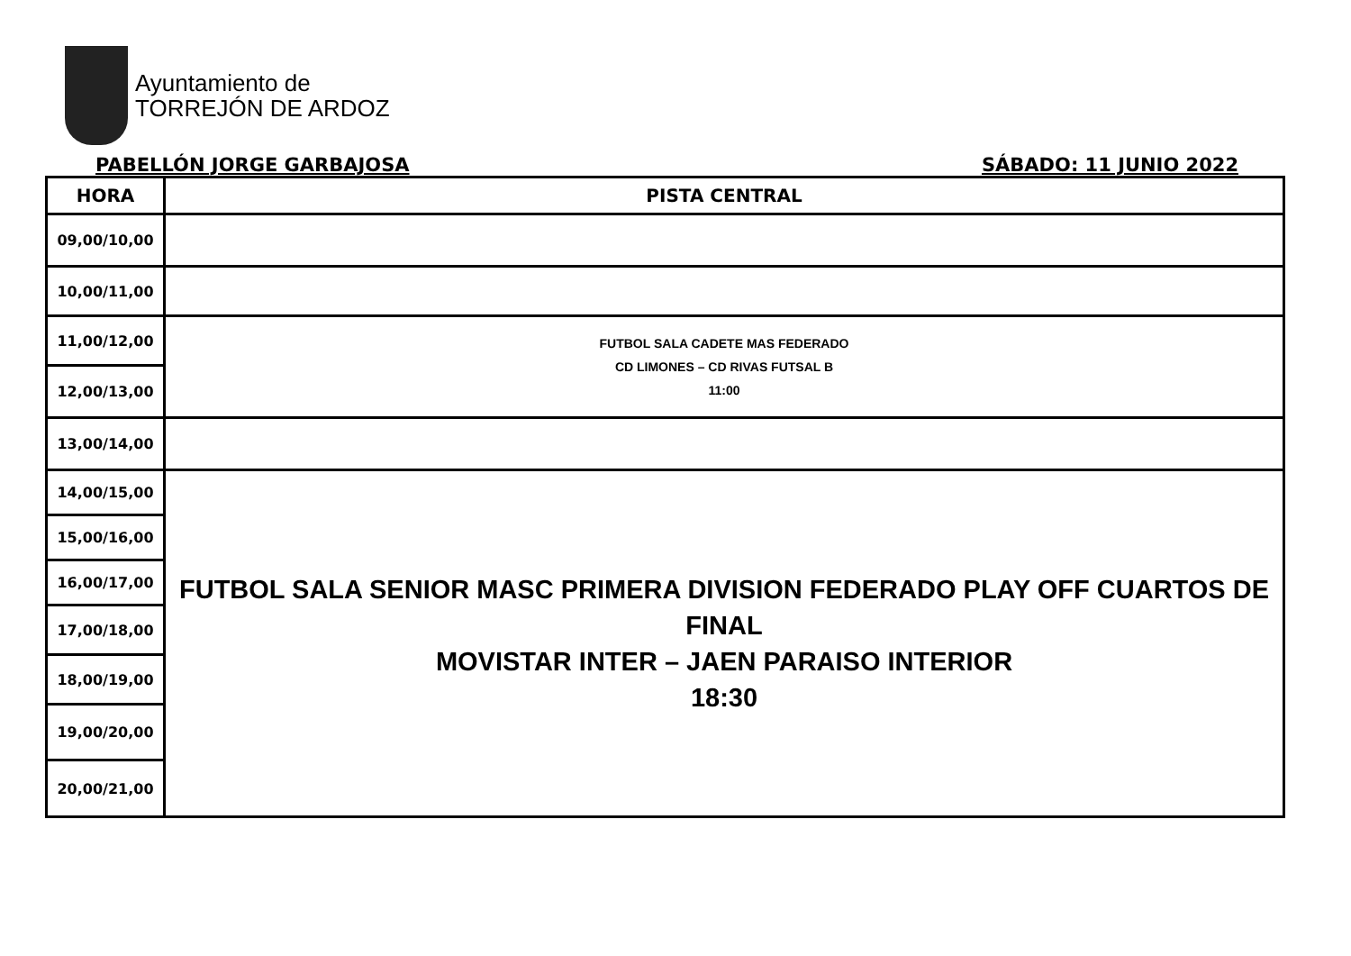Ayuntamiento de
TORREJÓN DE ARDOZ
PABELLÓN JORGE GARBAJOSA SÁBADO: 11 JUNIO 2022
| HORA | PISTA CENTRAL |
| --- | --- |
| 09,00/10,00 | |
| 10,00/11,00 | |
| 11,00/12,00 | FUTBOL SALA CADETE MAS FEDERADO CD LIMONES – CD RIVAS FUTSAL B 11:00 |
| 12,00/13,00 | |
| 13,00/14,00 | |
| 14,00/15,00 | FUTBOL SALA SENIOR MASC PRIMERA DIVISION FEDERADO PLAY OFF CUARTOS DE FINAL MOVISTAR INTER – JAEN PARAISO INTERIOR 18:30 |
| 15,00/16,00 | |
| 16,00/17,00 | |
| 17,00/18,00 | |
| 18,00/19,00 | |
| 19,00/20,00 | |
| 20,00/21,00 | |